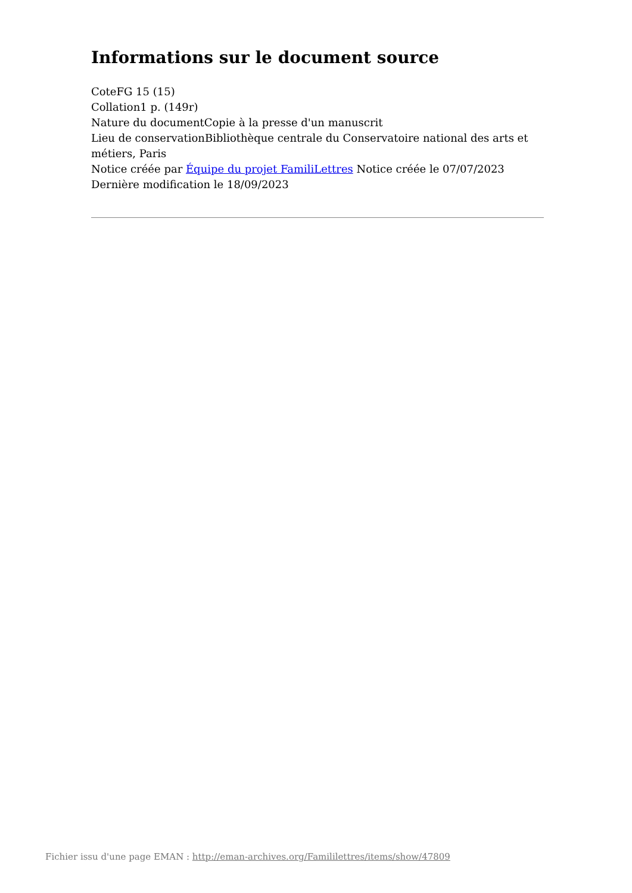Informations sur le document source
CoteFG 15 (15)
Collation1 p. (149r)
Nature du documentCopie à la presse d'un manuscrit
Lieu de conservationBibliothèque centrale du Conservatoire national des arts et métiers, Paris
Notice créée par Équipe du projet FamiliLettres Notice créée le 07/07/2023
Dernière modification le 18/09/2023
Fichier issu d'une page EMAN : http://eman-archives.org/Famililettres/items/show/47809